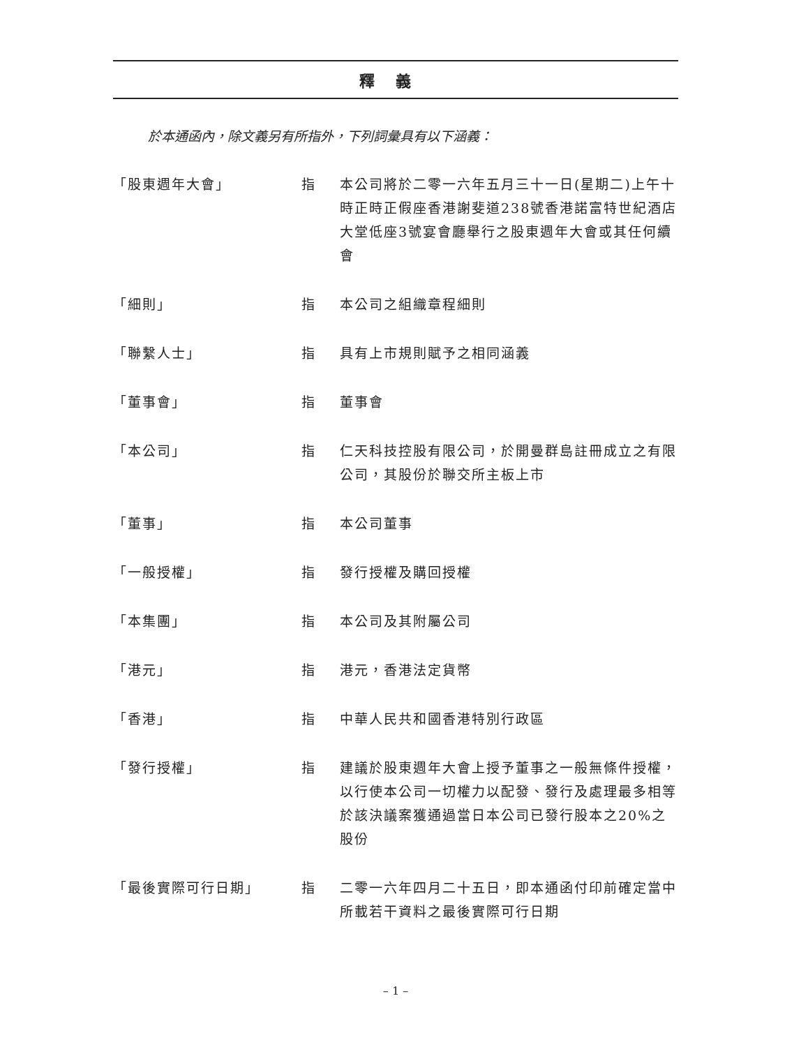釋義
於本通函內，除文義另有所指外，下列詞彙具有以下涵義：
| 「股東週年大會」 | 指 | 本公司將於二零一六年五月三十一日(星期二)上午十時正時正假座香港謝斐道238號香港諾富特世紀酒店大堂低座3號宴會廳舉行之股東週年大會或其任何續會 |
| 「細則」 | 指 | 本公司之組織章程細則 |
| 「聯繫人士」 | 指 | 具有上市規則賦予之相同涵義 |
| 「董事會」 | 指 | 董事會 |
| 「本公司」 | 指 | 仁天科技控股有限公司，於開曼群島註冊成立之有限公司，其股份於聯交所主板上市 |
| 「董事」 | 指 | 本公司董事 |
| 「一般授權」 | 指 | 發行授權及購回授權 |
| 「本集團」 | 指 | 本公司及其附屬公司 |
| 「港元」 | 指 | 港元，香港法定貨幣 |
| 「香港」 | 指 | 中華人民共和國香港特別行政區 |
| 「發行授權」 | 指 | 建議於股東週年大會上授予董事之一般無條件授權，以行使本公司一切權力以配發、發行及處理最多相等於該決議案獲通過當日本公司已發行股本之20%之股份 |
| 「最後實際可行日期」 | 指 | 二零一六年四月二十五日，即本通函付印前確定當中所載若干資料之最後實際可行日期 |
– 1 –